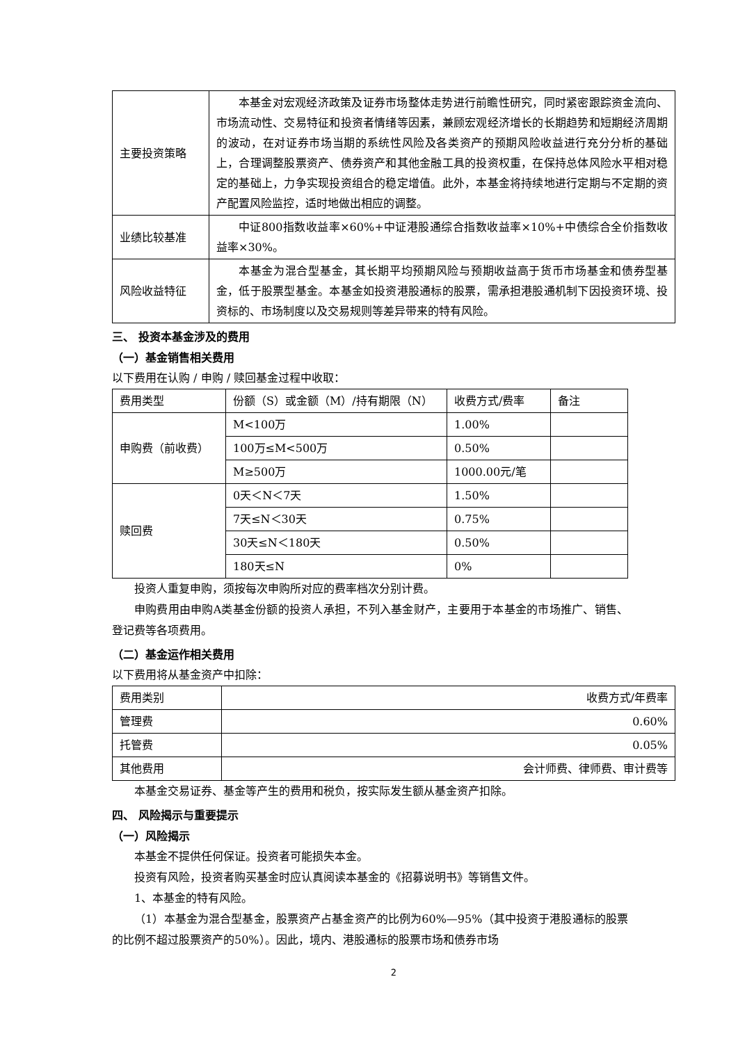| 主要投资策略 | 本基金对宏观经济政策及证券市场整体走势进行前瞻性研究，同时紧密跟踪资金流向、市场流动性、交易特征和投资者情绪等因素，兼顾宏观经济增长的长期趋势和短期经济周期的波动，在对证券市场当期的系统性风险及各类资产的预期风险收益进行充分分析的基础上，合理调整股票资产、债券资产和其他金融工具的投资权重，在保持总体风险水平相对稳定的基础上，力争实现投资组合的稳定增值。此外，本基金将持续地进行定期与不定期的资产配置风险监控，适时地做出相应的调整。 |
| 业绩比较基准 | 中证800指数收益率×60%+中证港股通综合指数收益率×10%+中债综合全价指数收益率×30%。 |
| 风险收益特征 | 本基金为混合型基金，其长期平均预期风险与预期收益高于货币市场基金和债券型基金，低于股票型基金。本基金如投资港股通标的股票，需承担港股通机制下因投资环境、投资标的、市场制度以及交易规则等差异带来的特有风险。 |
三、 投资本基金涉及的费用
（一）基金销售相关费用
以下费用在认购 / 申购 / 赎回基金过程中收取：
| 费用类型 | 份额（S）或金额（M）/持有期限（N） | 收费方式/费率 | 备注 |
| 申购费（前收费） | M<100万 | 1.00% | |
| | 100万≤M<500万 | 0.50% | |
| | M≥500万 | 1000.00元/笔 | |
| 赎回费 | 0天＜N＜7天 | 1.50% | |
| | 7天≤N＜30天 | 0.75% | |
| | 30天≤N＜180天 | 0.50% | |
| | 180天≤N | 0% | |
投资人重复申购，须按每次申购所对应的费率档次分别计费。
申购费用由申购A类基金份额的投资人承担，不列入基金财产，主要用于本基金的市场推广、销售、登记费等各项费用。
（二）基金运作相关费用
以下费用将从基金资产中扣除：
| 费用类别 | 收费方式/年费率 |
| 管理费 | 0.60% |
| 托管费 | 0.05% |
| 其他费用 | 会计师费、律师费、审计费等 |
本基金交易证券、基金等产生的费用和税负，按实际发生额从基金资产扣除。
四、 风险揭示与重要提示
（一）风险揭示
本基金不提供任何保证。投资者可能损失本金。
投资有风险，投资者购买基金时应认真阅读本基金的《招募说明书》等销售文件。
1、本基金的特有风险。
（1）本基金为混合型基金，股票资产占基金资产的比例为60%—95%（其中投资于港股通标的股票的比例不超过股票资产的50%）。因此，境内、港股通标的股票市场和债券市场
2